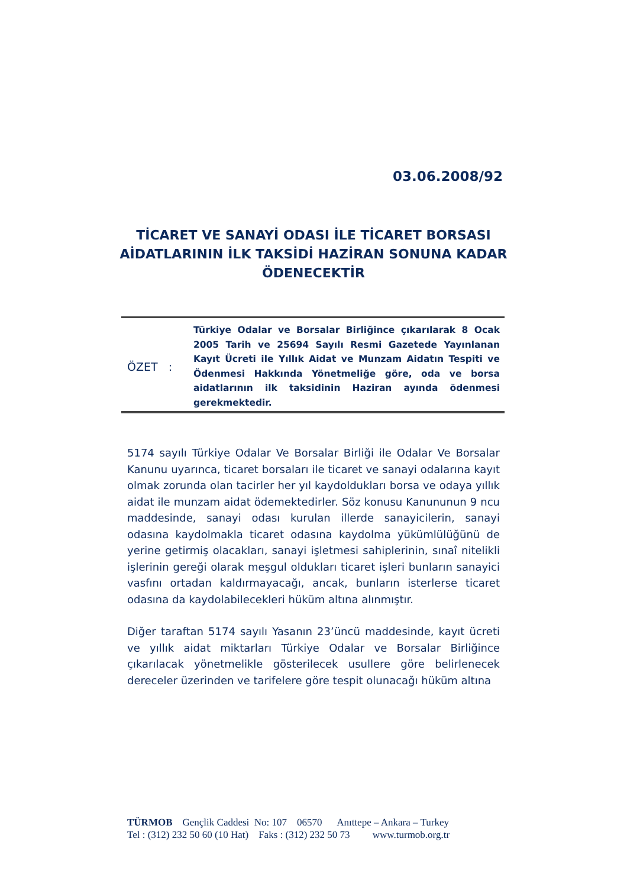03.06.2008/92
TİCARET VE SANAYİ ODASI İLE TİCARET BORSASI AİDATLARININ İLK TAKSİDİ HAZİRAN SONUNA KADAR ÖDENECEKTİR
ÖZET :
Türkiye Odalar ve Borsalar Birliğince çıkarılarak 8 Ocak 2005 Tarih ve 25694 Sayılı Resmi Gazetede Yayınlanan Kayıt Ücreti ile Yıllık Aidat ve Munzam Aidatın Tespiti ve Ödenmesi Hakkında Yönetmeliğe göre, oda ve borsa aidatlarının ilk taksidinin Haziran ayında ödenmesi gerekmektedir.
5174 sayılı Türkiye Odalar Ve Borsalar Birliği ile Odalar Ve Borsalar Kanunu uyarınca, ticaret borsaları ile ticaret ve sanayi odalarına kayıt olmak zorunda olan tacirler her yıl kaydoldukları borsa ve odaya yıllık aidat ile munzam aidat ödemektedirler. Söz konusu Kanununun 9 ncu maddesinde, sanayi odası kurulan illerde sanayicilerin, sanayi odasına kaydolmakla ticaret odasına kaydolma yükümlülüğünü de yerine getirmiş olacakları, sanayi işletmesi sahiplerinin, sınaî nitelikli işlerinin gereği olarak meşgul oldukları ticaret işleri bunların sanayici vasfını ortadan kaldırmayacağı, ancak, bunların isterlerse ticaret odasına da kaydolabilecekleri hüküm altına alınmıştır.
Diğer taraftan 5174 sayılı Yasanın 23’üncü maddesinde, kayıt ücreti ve yıllık aidat miktarları Türkiye Odalar ve Borsalar Birliğince çıkarılacak yönetmelikle gösterilecek usullere göre belirlenecek dereceler üzerinden ve tarifelere göre tespit olunacağı hüküm altına
TÜRMOB Gençlik Caddesi No: 107 06570 Anıttepe – Ankara – Turkey Tel : (312) 232 50 60 (10 Hat) Faks : (312) 232 50 73 www.turmob.org.tr